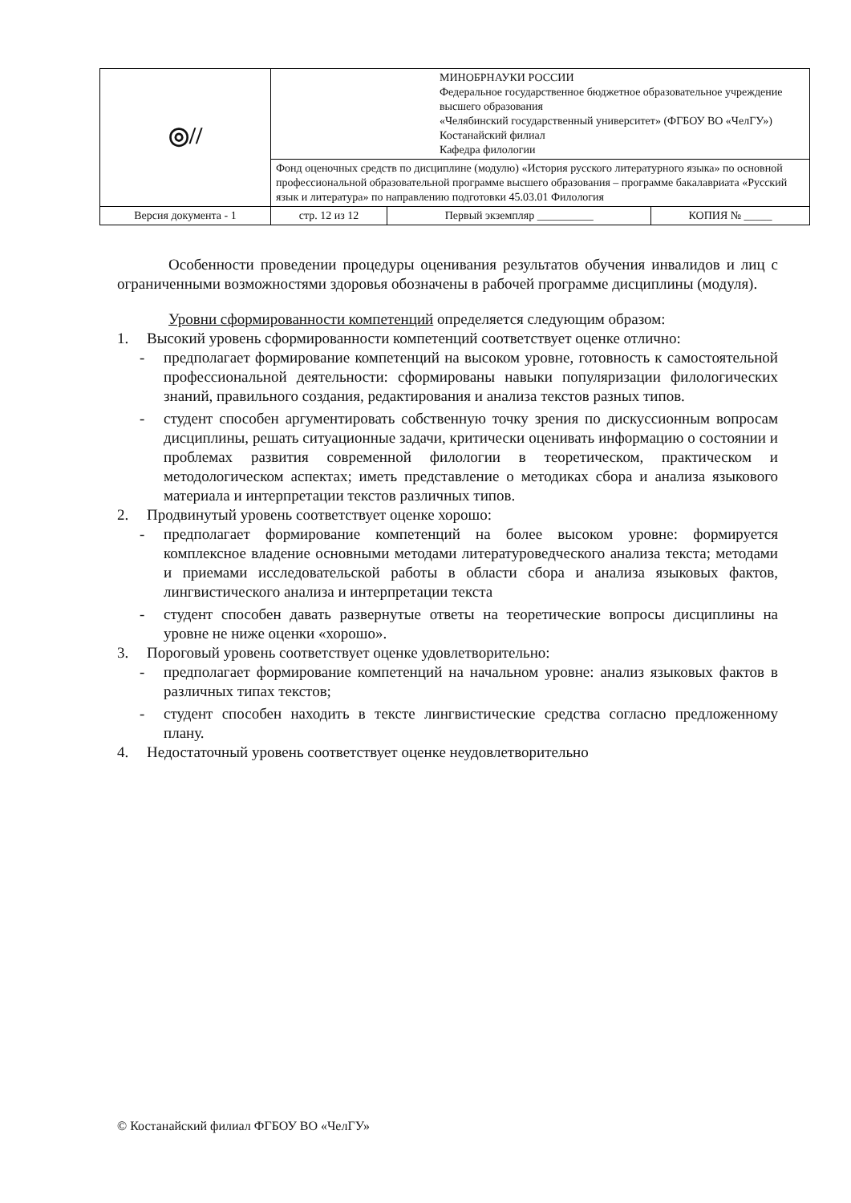| ◎// | МИНОБРНАУКИ РОССИИ Федеральное государственное бюджетное образовательное учреждение высшего образования «Челябинский государственный университет» (ФГБОУ ВО «ЧелГУ») Костанайский филиал Кафедра филологии | | |
| | Фонд оценочных средств по дисциплине (модулю) «История русского литературного языка» по основной профессиональной образовательной программе высшего образования – программе бакалавриата «Русский язык и литература» по направлению подготовки 45.03.01 Филология | | |
| Версия документа - 1 | стр. 12 из 12 | Первый экземпляр __________ | КОПИЯ № _____ |
Особенности проведении процедуры оценивания результатов обучения инвалидов и лиц с ограниченными возможностями здоровья обозначены в рабочей программе дисциплины (модуля).
Уровни сформированности компетенций определяется следующим образом:
1. Высокий уровень сформированности компетенций соответствует оценке отлично:
- предполагает формирование компетенций на высоком уровне, готовность к самостоятельной профессиональной деятельности: сформированы навыки популяризации филологических знаний, правильного создания, редактирования и анализа текстов разных типов.
- студент способен аргументировать собственную точку зрения по дискуссионным вопросам дисциплины, решать ситуационные задачи, критически оценивать информацию о состоянии и проблемах развития современной филологии в теоретическом, практическом и методологическом аспектах; иметь представление о методиках сбора и анализа языкового материала и интерпретации текстов различных типов.
2. Продвинутый уровень соответствует оценке хорошо:
- предполагает формирование компетенций на более высоком уровне: формируется комплексное владение основными методами литературоведческого анализа текста; методами и приемами исследовательской работы в области сбора и анализа языковых фактов, лингвистического анализа и интерпретации текста
- студент способен давать развернутые ответы на теоретические вопросы дисциплины на уровне не ниже оценки «хорошо».
3. Пороговый уровень соответствует оценке удовлетворительно:
- предполагает формирование компетенций на начальном уровне: анализ языковых фактов в различных типах текстов;
- студент способен находить в тексте лингвистические средства согласно предложенному плану.
4. Недостаточный уровень соответствует оценке неудовлетворительно
© Костанайский филиал ФГБОУ ВО «ЧелГУ»